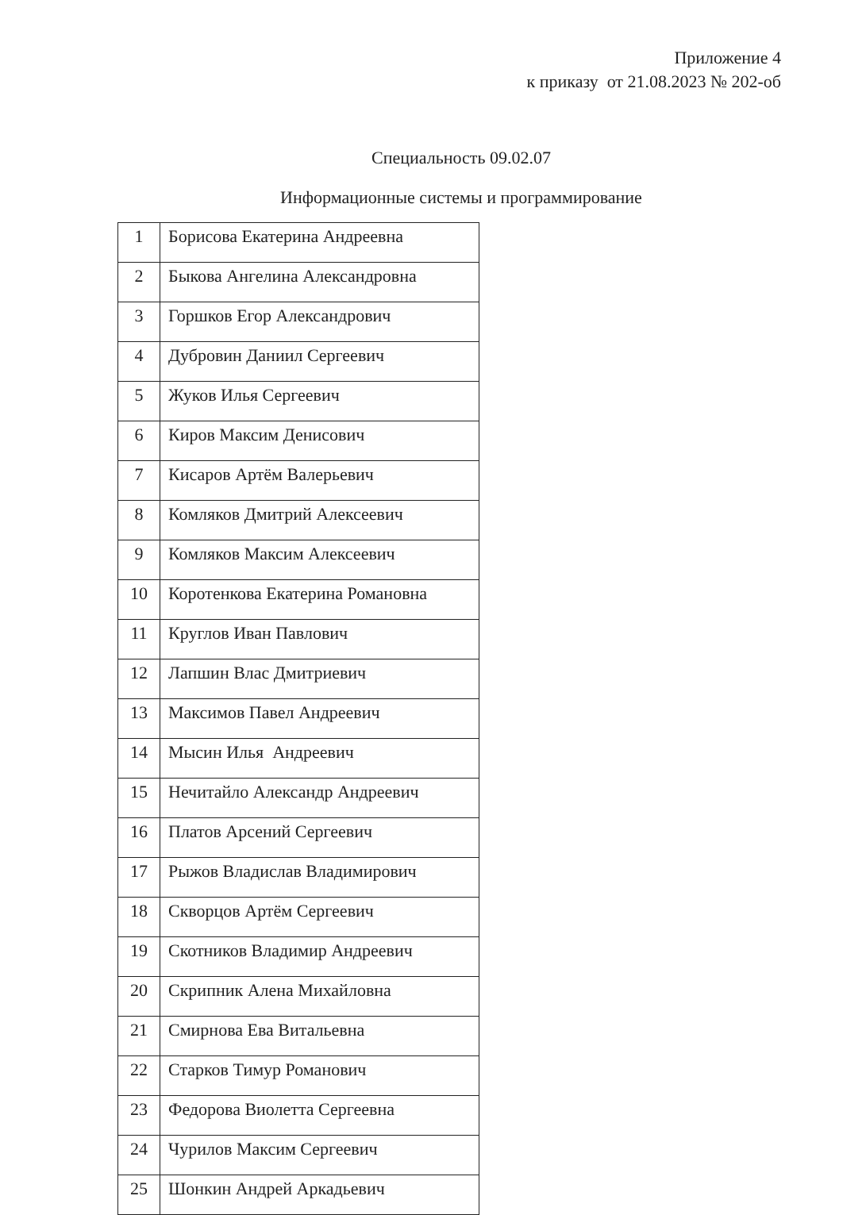Приложение 4
к приказу от 21.08.2023 № 202-об
Специальность 09.02.07
Информационные системы и программирование
| 1 | Борисова Екатерина Андреевна |
| 2 | Быкова Ангелина Александровна |
| 3 | Горшков Егор Александрович |
| 4 | Дубровин Даниил Сергеевич |
| 5 | Жуков Илья Сергеевич |
| 6 | Киров Максим Денисович |
| 7 | Кисаров Артём Валерьевич |
| 8 | Комляков Дмитрий Алексеевич |
| 9 | Комляков Максим Алексеевич |
| 10 | Коротенкова Екатерина Романовна |
| 11 | Круглов Иван Павлович |
| 12 | Лапшин Влас Дмитриевич |
| 13 | Максимов Павел Андреевич |
| 14 | Мысин Илья Андреевич |
| 15 | Нечитайло Александр Андреевич |
| 16 | Платов Арсений Сергеевич |
| 17 | Рыжов Владислав Владимирович |
| 18 | Скворцов Артём Сергеевич |
| 19 | Скотников Владимир Андреевич |
| 20 | Скрипник Алена Михайловна |
| 21 | Смирнова Ева Витальевна |
| 22 | Старков Тимур Романович |
| 23 | Федорова Виолетта Сергеевна |
| 24 | Чурилов Максим Сергеевич |
| 25 | Шонкин Андрей Аркадьевич |